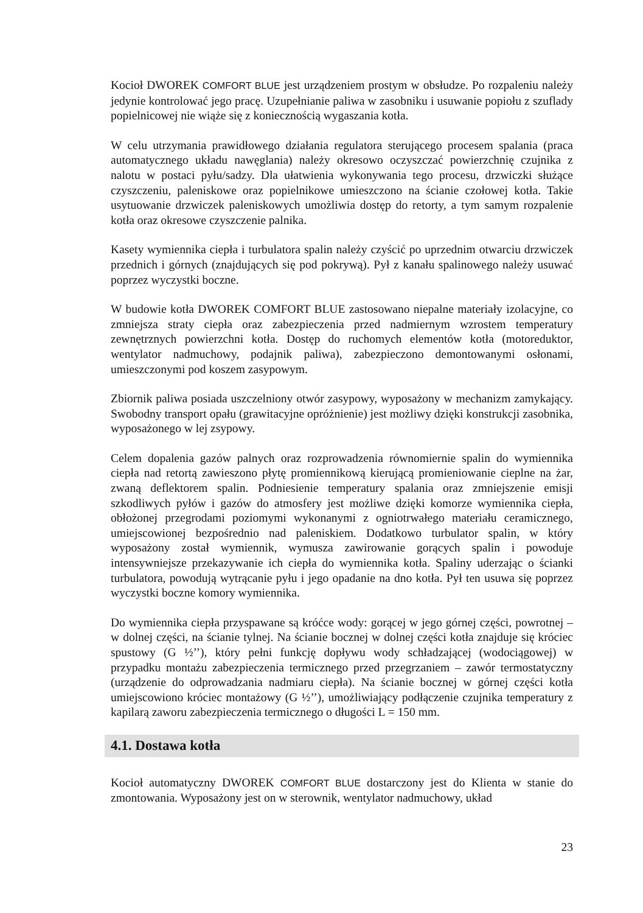Kocioł DWOREK COMFORT BLUE jest urządzeniem prostym w obsłudze. Po rozpaleniu należy jedynie kontrolować jego pracę. Uzupełnianie paliwa w zasobniku i usuwanie popiołu z szuflady popielnicowej nie wiąże się z koniecznością wygaszania kotła.
W celu utrzymania prawidłowego działania regulatora sterującego procesem spalania (praca automatycznego układu nawęglania) należy okresowo oczyszczać powierzchnię czujnika z nalotu w postaci pyłu/sadzy. Dla ułatwienia wykonywania tego procesu, drzwiczki służące czyszczeniu, paleniskowe oraz popielnikowe umieszczono na ścianie czołowej kotła. Takie usytuowanie drzwiczek paleniskowych umożliwia dostęp do retorty, a tym samym rozpalenie kotła oraz okresowe czyszczenie palnika.
Kasety wymiennika ciepła i turbulatora spalin należy czyścić po uprzednim otwarciu drzwiczek przednich i górnych (znajdujących się pod pokrywą). Pył z kanału spalinowego należy usuwać poprzez wyczystki boczne.
W budowie kotła DWOREK COMFORT BLUE zastosowano niepalne materiały izolacyjne, co zmniejsza straty ciepła oraz zabezpieczenia przed nadmiernym wzrostem temperatury zewnętrznych powierzchni kotła. Dostęp do ruchomych elementów kotła (motoreduktor, wentylator nadmuchowy, podajnik paliwa), zabezpieczono demontowanymi osłonami, umieszczonymi pod koszem zasypowym.
Zbiornik paliwa posiada uszczelniony otwór zasypowy, wyposażony w mechanizm zamykający. Swobodny transport opału (grawitacyjne opróżnienie) jest możliwy dzięki konstrukcji zasobnika, wyposażonego w lej zsypowy.
Celem dopalenia gazów palnych oraz rozprowadzenia równomiernie spalin do wymiennika ciepła nad retortą zawieszono płytę promiennikową kierującą promieniowanie cieplne na żar, zwaną deflektorem spalin. Podniesienie temperatury spalania oraz zmniejszenie emisji szkodliwych pyłów i gazów do atmosfery jest możliwe dzięki komorze wymiennika ciepła, obłożonej przegrodami poziomymi wykonanymi z ogniotrwałego materiału ceramicznego, umiejscowionej bezpośrednio nad paleniskiem. Dodatkowo turbulator spalin, w który wyposażony został wymiennik, wymusza zawirowanie gorących spalin i powoduje intensywniejsze przekazywanie ich ciepła do wymiennika kotła. Spaliny uderzając o ścianki turbulatora, powodują wytrącanie pyłu i jego opadanie na dno kotła. Pył ten usuwa się poprzez wyczystki boczne komory wymiennika.
Do wymiennika ciepła przyspawane są króćce wody: gorącej w jego górnej części, powrotnej – w dolnej części, na ścianie tylnej. Na ścianie bocznej w dolnej części kotła znajduje się króciec spustowy (G ½’’), który pełni funkcję dopływu wody schładzającej (wodociągowej) w przypadku montażu zabezpieczenia termicznego przed przegrzaniem – zawór termostatyczny (urządzenie do odprowadzania nadmiaru ciepła). Na ścianie bocznej w górnej części kotła umiejscowiono króciec montażowy (G ½’’), umożliwiający podłączenie czujnika temperatury z kapilarą zaworu zabezpieczenia termicznego o długości L = 150 mm.
4.1. Dostawa kotła
Kocioł automatyczny DWOREK COMFORT BLUE dostarczony jest do Klienta w stanie do zmontowania. Wyposażony jest on w sterownik, wentylator nadmuchowy, układ
23